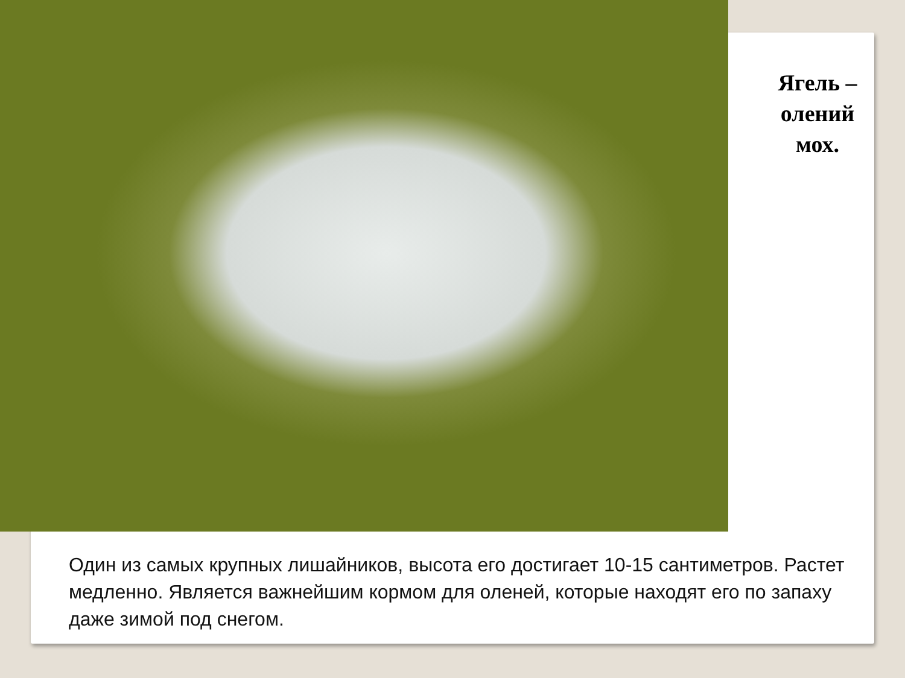Ягель –
олений
мох.
Один из самых крупных лишайников, высота его достигает 10-15 сантиметров. Растет медленно. Является важнейшим кормом для оленей, которые находят его по запаху даже зимой под снегом.